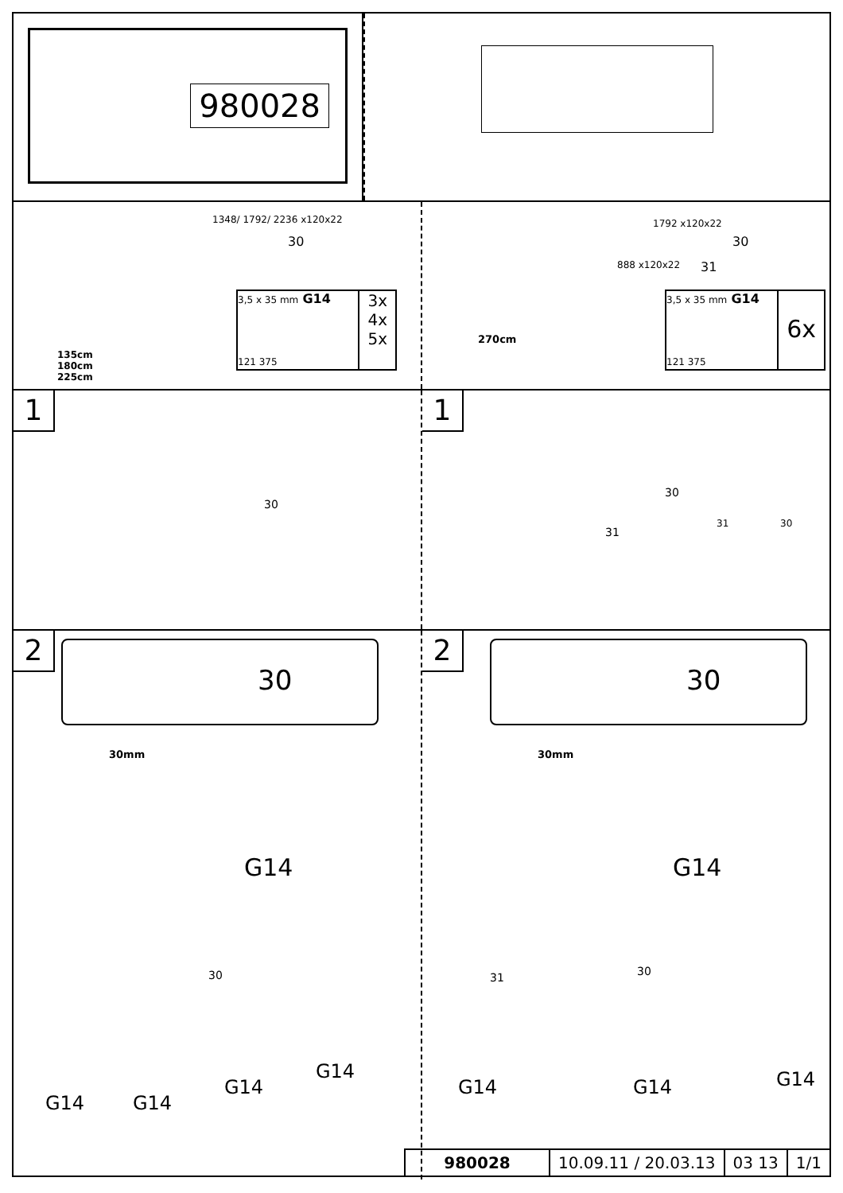980028
1348/ 1792/ 2236 x120x22
30
135cm
180cm
225cm
3,5 x 35 mm G14 3x
4x
5x
121 375
270cm
1792 x120x22
30
888 x120x22 31
3,5 x 35 mm G14 6x
121 375
1
30
1
30
31
31 30
2
30
30mm
G14
30
G14 G14
G14
G14
2
30
30mm
G14
31 30
G14 G14 G14
980028 10.09.11 / 20.03.13 03 13 1/1